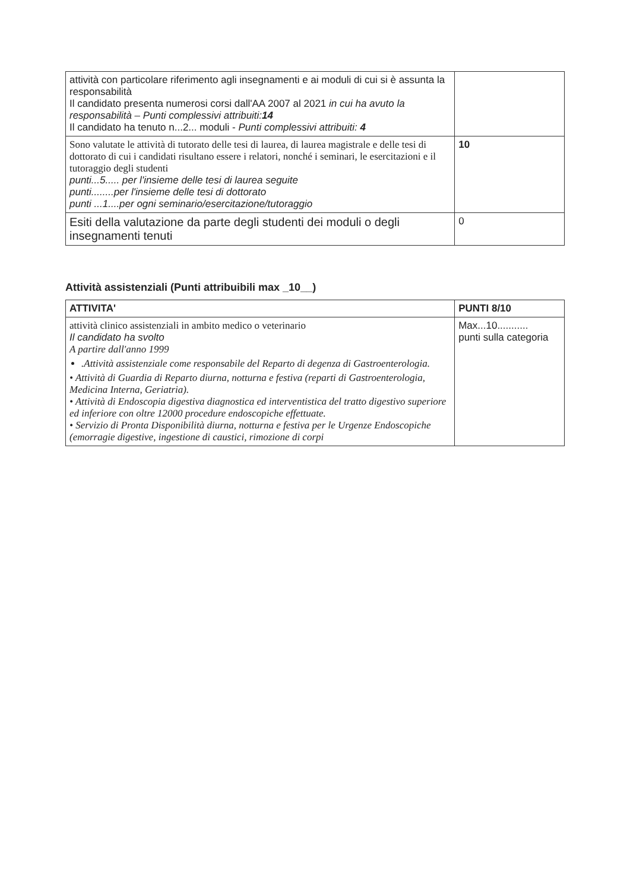| attività con particolare riferimento agli insegnamenti e ai moduli di cui si è assunta la responsabilità Il candidato presenta numerosi corsi dall'AA 2007 al 2021 in cui ha avuto la responsabilità – Punti complessivi attribuiti: 14 Il candidato ha tenuto n...2... moduli - Punti complessivi attribuiti: 4 | |
| Sono valutate le attività di tutorato delle tesi di laurea, di laurea magistrale e delle tesi di dottorato di cui i candidati risultano essere i relatori, nonché i seminari, le esercitazioni e il tutoraggio degli studenti punti...5..... per l'insieme delle tesi di laurea seguite punti........per l'insieme delle tesi di dottorato punti ...1....per ogni seminario/esercitazione/tutoraggio | 10 |
| Esiti della valutazione da parte degli studenti dei moduli o degli insegnamenti tenuti | 0 |
Attività assistenziali (Punti attribuibili max _10__)
| ATTIVITA' | PUNTI 8/10 |
| --- | --- |
| attività clinico assistenziali in ambito medico o veterinario Il candidato ha svolto A partire dall'anno 1999 .Attività assistenziale come responsabile del Reparto di degenza di Gastroenterologia. • Attività di Guardia di Reparto diurna, notturna e festiva (reparti di Gastroenterologia, Medicina Interna, Geriatria). • Attività di Endoscopia digestiva diagnostica ed interventistica del tratto digestivo superiore ed inferiore con oltre 12000 procedure endoscopiche effettuate. • Servizio di Pronta Disponibilità diurna, notturna e festiva per le Urgenze Endoscopiche (emorragie digestive, ingestione di caustici, rimozione di corpi | Max...10........... punti sulla categoria |